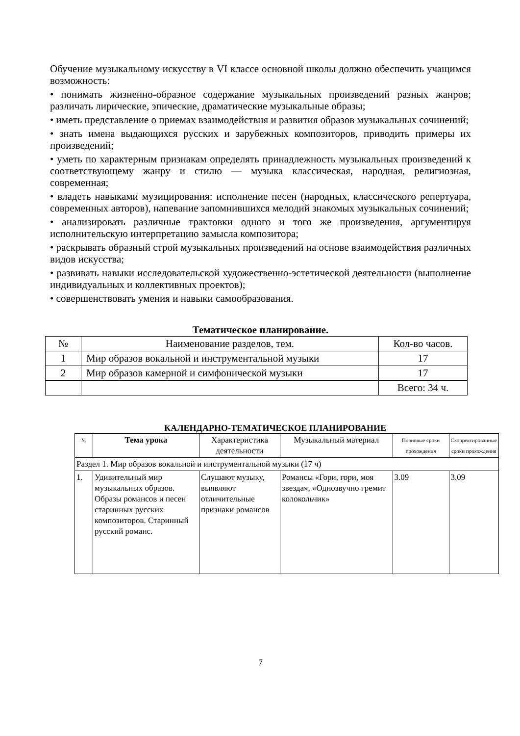Обучение музыкальному искусству в VI классе основной школы должно обеспечить учащимся возможность:
• понимать жизненно-образное содержание музыкальных произведений разных жанров; различать лирические, эпические, драматические музыкальные образы;
• иметь представление о приемах взаимодействия и развития образов музыкальных сочинений;
• знать имена выдающихся русских и зарубежных композиторов, приводить примеры их произведений;
• уметь по характерным признакам определять принадлежность музыкальных произведений к соответствующему жанру и стилю — музыка классическая, народная, религиозная, современная;
• владеть навыками музицирования: исполнение песен (народных, классического репертуара, современных авторов), напевание запомнившихся мелодий знакомых музыкальных сочинений;
• анализировать различные трактовки одного и того же произведения, аргументируя исполнительскую интерпретацию замысла композитора;
• раскрывать образный строй музыкальных произведений на основе взаимодействия различных видов искусства;
• развивать навыки исследовательской художественно-эстетической деятельности (выполнение индивидуальных и коллективных проектов);
• совершенствовать умения и навыки самообразования.
Тематическое планирование.
| № | Наименование разделов, тем. | Кол-во часов. |
| --- | --- | --- |
| 1 | Мир образов вокальной и инструментальной музыки | 17 |
| 2 | Мир образов камерной и симфонической музыки | 17 |
| | | Всего: 34 ч. |
КАЛЕНДАРНО-ТЕМАТИЧЕСКОЕ ПЛАНИРОВАНИЕ
| № | Тема урока | Характеристика деятельности | Музыкальный материал | Плановые сроки прохождения | Скорректированные сроки прохождения |
| --- | --- | --- | --- | --- | --- |
| Раздел 1. Мир образов вокальной и инструментальной музыки (17 ч) | | | | | |
| 1. | Удивительный мир музыкальных образов. Образы романсов и песен старинных русских композиторов. Старинный русский романс. | Слушают музыку, выявляют отличительные признаки романсов | Романсы «Гори, гори, моя звезда», «Однозвучно гремит колокольчик» | 3.09 | 3.09 |
7